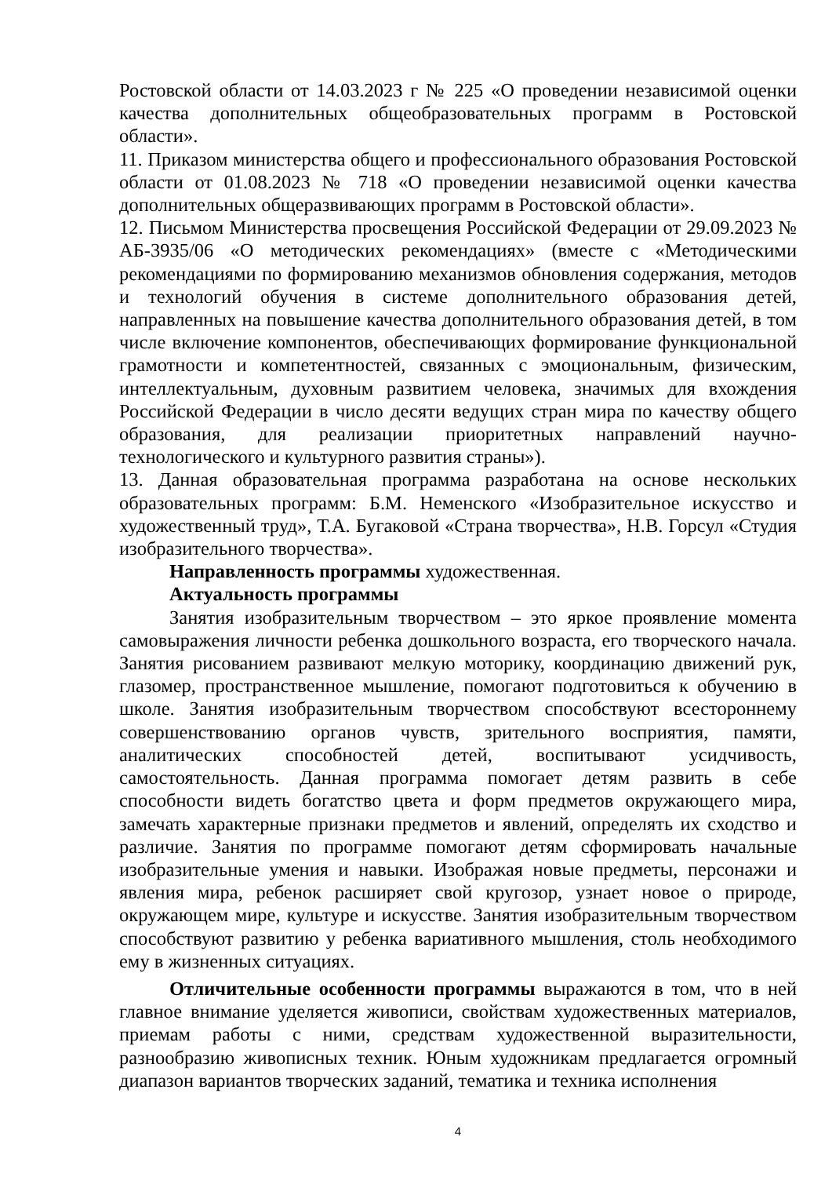Ростовской области от 14.03.2023 г № 225 «О проведении независимой оценки качества дополнительных общеобразовательных программ в Ростовской области».
11. Приказом министерства общего и профессионального образования Ростовской области от 01.08.2023 № 718 «О проведении независимой оценки качества дополнительных общеразвивающих программ в Ростовской области».
12. Письмом Министерства просвещения Российской Федерации от 29.09.2023 № АБ-3935/06 «О методических рекомендациях» (вместе с «Методическими рекомендациями по формированию механизмов обновления содержания, методов и технологий обучения в системе дополнительного образования детей, направленных на повышение качества дополнительного образования детей, в том числе включение компонентов, обеспечивающих формирование функциональной грамотности и компетентностей, связанных с эмоциональным, физическим, интеллектуальным, духовным развитием человека, значимых для вхождения Российской Федерации в число десяти ведущих стран мира по качеству общего образования, для реализации приоритетных направлений научно-технологического и культурного развития страны»).
13. Данная образовательная программа разработана на основе нескольких образовательных программ: Б.М. Неменского «Изобразительное искусство и художественный труд», Т.А. Бугаковой «Страна творчества», Н.В. Горсул «Студия изобразительного творчества».
Направленность программы художественная.
Актуальность программы
Занятия изобразительным творчеством – это яркое проявление момента самовыражения личности ребенка дошкольного возраста, его творческого начала. Занятия рисованием развивают мелкую моторику, координацию движений рук, глазомер, пространственное мышление, помогают подготовиться к обучению в школе. Занятия изобразительным творчеством способствуют всестороннему совершенствованию органов чувств, зрительного восприятия, памяти, аналитических способностей детей, воспитывают усидчивость, самостоятельность. Данная программа помогает детям развить в себе способности видеть богатство цвета и форм предметов окружающего мира, замечать характерные признаки предметов и явлений, определять их сходство и различие. Занятия по программе помогают детям сформировать начальные изобразительные умения и навыки. Изображая новые предметы, персонажи и явления мира, ребенок расширяет свой кругозор, узнает новое о природе, окружающем мире, культуре и искусстве. Занятия изобразительным творчеством способствуют развитию у ребенка вариативного мышления, столь необходимого ему в жизненных ситуациях.
Отличительные особенности программы выражаются в том, что в ней главное внимание уделяется живописи, свойствам художественных материалов, приемам работы с ними, средствам художественной выразительности, разнообразию живописных техник. Юным художникам предлагается огромный диапазон вариантов творческих заданий, тематика и техника исполнения
4